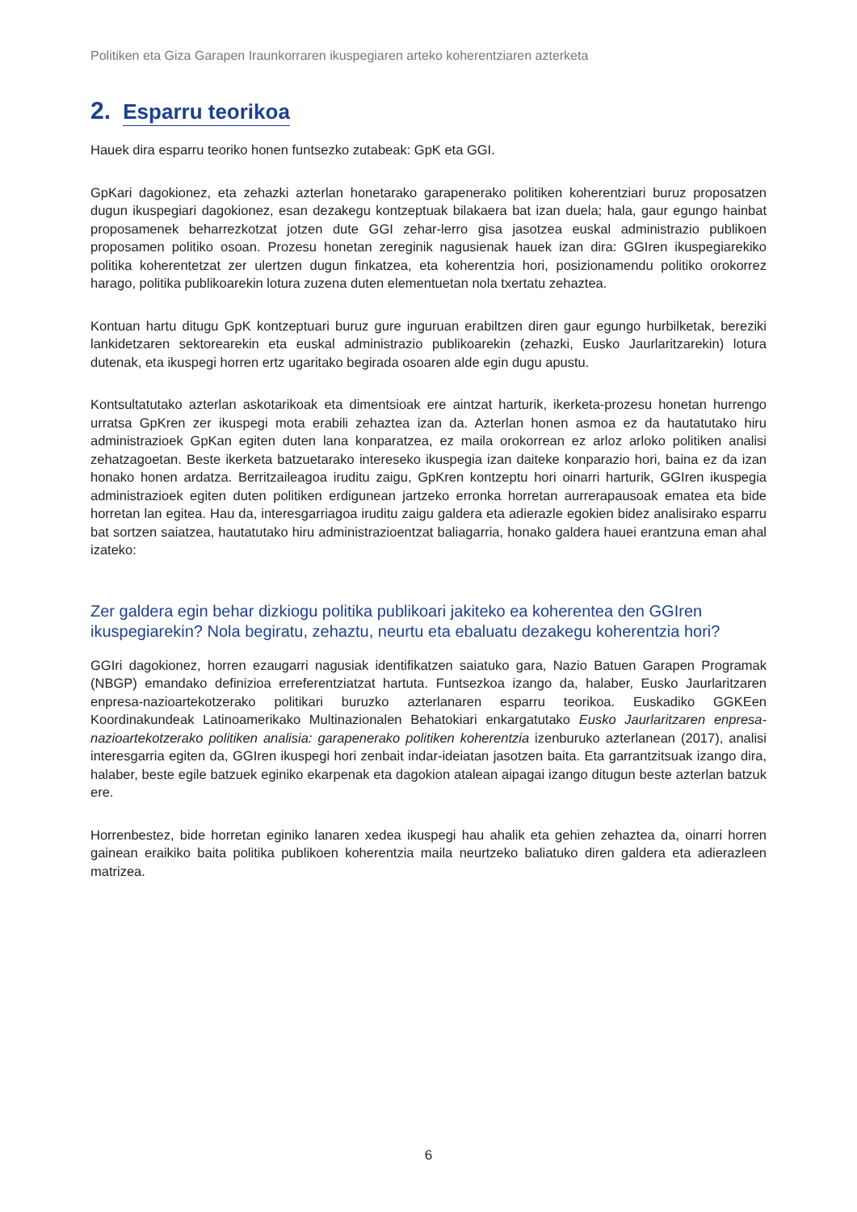Politiken eta Giza Garapen Iraunkorraren ikuspegiaren arteko koherentziaren azterketa
2. Esparru teorikoa
Hauek dira esparru teoriko honen funtsezko zutabeak: GpK eta GGI.
GpKari dagokionez, eta zehazki azterlan honetarako garapenerako politiken koherentziari buruz proposatzen dugun ikuspegiari dagokionez, esan dezakegu kontzeptuak bilakaera bat izan duela; hala, gaur egungo hainbat proposamenek beharrezkotzat jotzen dute GGI zehar-lerro gisa jasotzea euskal administrazio publikoen proposamen politiko osoan. Prozesu honetan zereginik nagusienak hauek izan dira: GGIren ikuspegiarekiko politika koherentetzat zer ulertzen dugun finkatzea, eta koherentzia hori, posizionamendu politiko orokorrez harago, politika publikoarekin lotura zuzena duten elementuetan nola txertatu zehaztea.
Kontuan hartu ditugu GpK kontzeptuari buruz gure inguruan erabiltzen diren gaur egungo hurbilketak, bereziki lankidetzaren sektorearekin eta euskal administrazio publikoarekin (zehazki, Eusko Jaurlaritzarekin) lotura dutenak, eta ikuspegi horren ertz ugaritako begirada osoaren alde egin dugu apustu.
Kontsultatutako azterlan askotarikoak eta dimentsioak ere aintzat harturik, ikerketa-prozesu honetan hurrengo urratsa GpKren zer ikuspegi mota erabili zehaztea izan da. Azterlan honen asmoa ez da hautatutako hiru administrazioek GpKan egiten duten lana konparatzea, ez maila orokorrean ez arloz arloko politiken analisi zehatzagoetan. Beste ikerketa batzuetarako intereseko ikuspegia izan daiteke konparazio hori, baina ez da izan honako honen ardatza. Berritzaileagoa iruditu zaigu, GpKren kontzeptu hori oinarri harturik, GGIren ikuspegia administrazioek egiten duten politiken erdigunean jartzeko erronka horretan aurrerapausoak ematea eta bide horretan lan egitea. Hau da, interesgarriagoa iruditu zaigu galdera eta adierazle egokien bidez analisirako esparru bat sortzen saiatzea, hautatutako hiru administrazioentzat baliagarria, honako galdera hauei erantzuna eman ahal izateko:
Zer galdera egin behar dizkiogu politika publikoari jakiteko ea koherentea den GGIren ikuspegiarekin? Nola begiratu, zehaztu, neurtu eta ebaluatu dezakegu koherentzia hori?
GGIri dagokionez, horren ezaugarri nagusiak identifikatzen saiatuko gara, Nazio Batuen Garapen Programak (NBGP) emandako definizioa erreferentziatzat hartuta. Funtsezkoa izango da, halaber, Eusko Jaurlaritzaren enpresa-nazioartekotzerako politikari buruzko azterlanaren esparru teorikoa. Euskadiko GGKEen Koordinakundeak Latinoamerikako Multinazionalen Behatokiari enkargatutako Eusko Jaurlaritzaren enpresa-nazioartekotzerako politiken analisia: garapenerako politiken koherentzia izenburuko azterlanean (2017), analisi interesgarria egiten da, GGIren ikuspegi hori zenbait indar-ideiatan jasotzen baita. Eta garrantzitsuak izango dira, halaber, beste egile batzuek eginiko ekarpenak eta dagokion atalean aipagai izango ditugun beste azterlan batzuk ere.
Horrenbestez, bide horretan eginiko lanaren xedea ikuspegi hau ahalik eta gehien zehaztea da, oinarri horren gainean eraikiko baita politika publikoen koherentzia maila neurtzeko baliatuko diren galdera eta adierazleen matrizea.
6